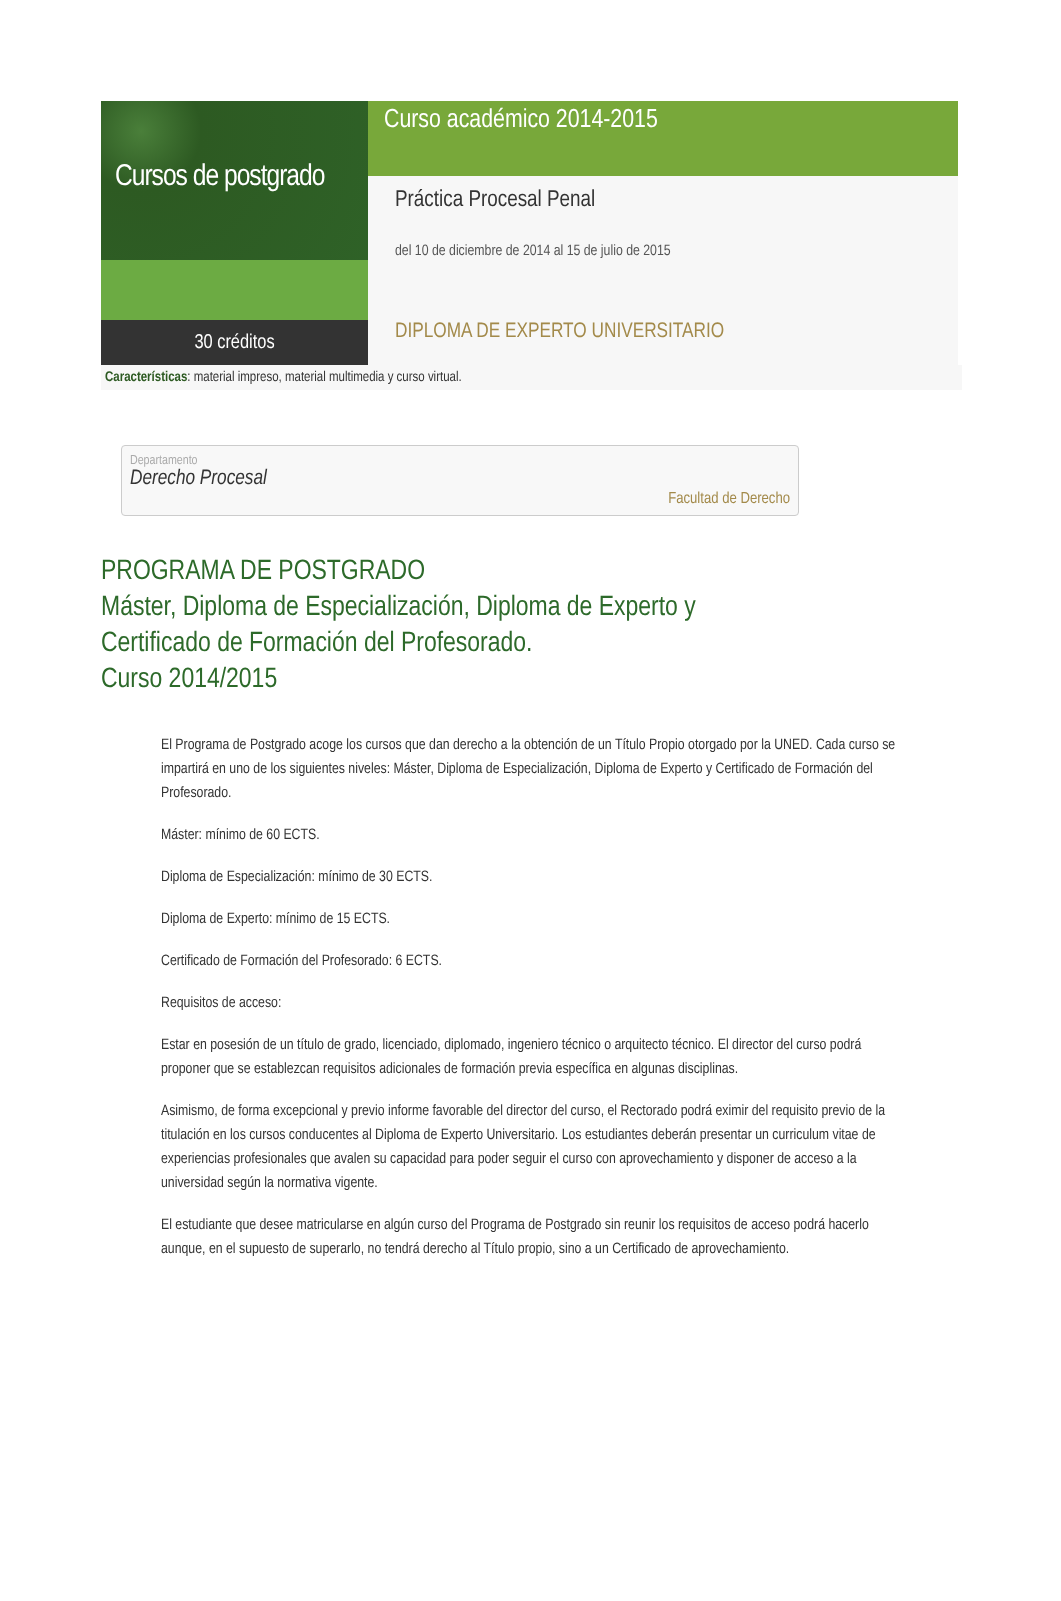Cursos de postgrado
30 créditos
Curso académico 2014-2015
Práctica Procesal Penal
del 10 de diciembre de 2014 al 15 de julio de 2015
DIPLOMA DE EXPERTO UNIVERSITARIO
Características: material impreso, material multimedia y curso virtual.
Departamento
Derecho Procesal
Facultad de Derecho
PROGRAMA DE POSTGRADO
Máster, Diploma de Especialización, Diploma de Experto y
Certificado de Formación del Profesorado.
Curso 2014/2015
El Programa de Postgrado acoge los cursos que dan derecho a la obtención de un Título Propio otorgado por la UNED. Cada curso se impartirá en uno de los siguientes niveles: Máster, Diploma de Especialización, Diploma de Experto y Certificado de Formación del Profesorado.
Máster: mínimo de 60 ECTS.
Diploma de Especialización: mínimo de 30 ECTS.
Diploma de Experto: mínimo de 15 ECTS.
Certificado de Formación del Profesorado: 6 ECTS.
Requisitos de acceso:
Estar en posesión de un título de grado, licenciado, diplomado, ingeniero técnico o arquitecto técnico. El director del curso podrá proponer que se establezcan requisitos adicionales de formación previa específica en algunas disciplinas.
Asimismo, de forma excepcional y previo informe favorable del director del curso, el Rectorado podrá eximir del requisito previo de la titulación en los cursos conducentes al Diploma de Experto Universitario. Los estudiantes deberán presentar un curriculum vitae de experiencias profesionales que avalen su capacidad para poder seguir el curso con aprovechamiento y disponer de acceso a la universidad según la normativa vigente.
El estudiante que desee matricularse en algún curso del Programa de Postgrado sin reunir los requisitos de acceso podrá hacerlo aunque, en el supuesto de superarlo, no tendrá derecho al Título propio, sino a un Certificado de aprovechamiento.